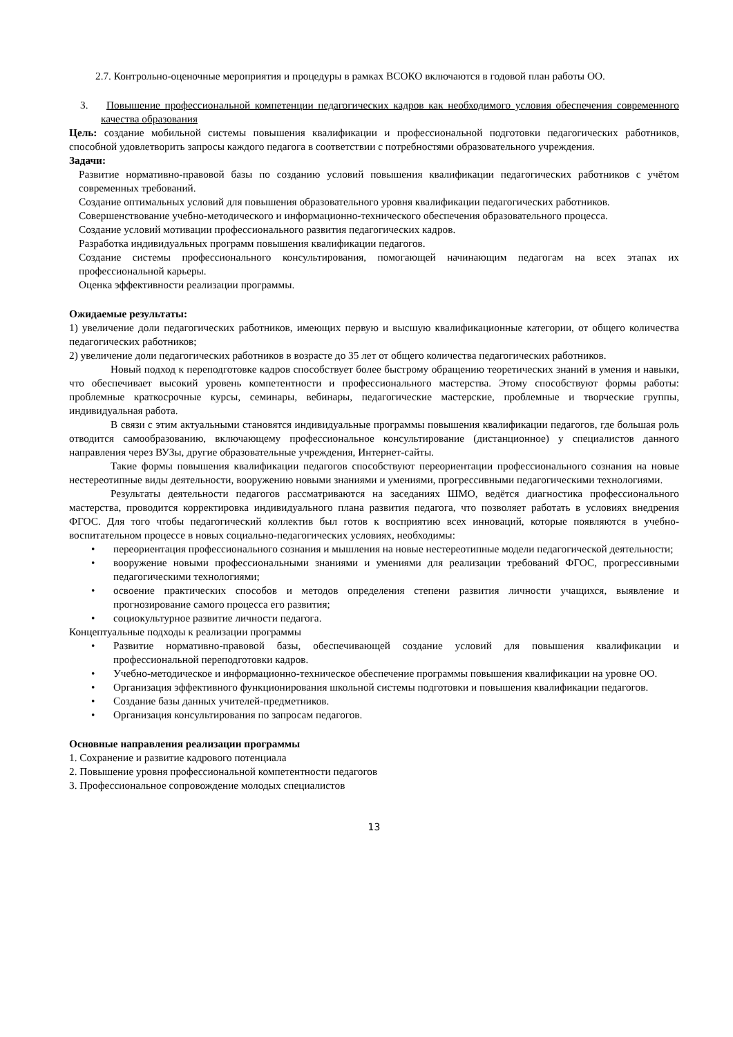2.7. Контрольно-оценочные мероприятия и процедуры в рамках ВСОКО включаются в годовой план работы ОО.
3. Повышение профессиональной компетенции педагогических кадров как необходимого условия обеспечения современного качества образования
Цель: создание мобильной системы повышения квалификации и профессиональной подготовки педагогических работников, способной удовлетворить запросы каждого педагога в соответствии с потребностями образовательного учреждения.
Задачи:
Развитие нормативно-правовой базы по созданию условий повышения квалификации педагогических работников с учётом современных требований.
Создание оптимальных условий для повышения образовательного уровня квалификации педагогических работников.
Совершенствование учебно-методического и информационно-технического обеспечения образовательного процесса.
Создание условий мотивации профессионального развития педагогических кадров.
Разработка индивидуальных программ повышения квалификации педагогов.
Создание системы профессионального консультирования, помогающей начинающим педагогам на всех этапах их профессиональной карьеры.
Оценка эффективности реализации программы.
Ожидаемые результаты:
1) увеличение доли педагогических работников, имеющих первую и высшую квалификационные категории, от общего количества педагогических работников;
2) увеличение доли педагогических работников в возрасте до 35 лет от общего количества педагогических работников.
Новый подход к переподготовке кадров способствует более быстрому обращению теоретических знаний в умения и навыки, что обеспечивает высокий уровень компетентности и профессионального мастерства. Этому способствуют формы работы: проблемные краткосрочные курсы, семинары, вебинары, педагогические мастерские, проблемные и творческие группы, индивидуальная работа.
В связи с этим актуальными становятся индивидуальные программы повышения квалификации педагогов, где большая роль отводится самообразованию, включающему профессиональное консультирование (дистанционное) у специалистов данного направления через ВУЗы, другие образовательные учреждения, Интернет-сайты.
Такие формы повышения квалификации педагогов способствуют переориентации профессионального сознания на новые нестереотипные виды деятельности, вооружению новыми знаниями и умениями, прогрессивными педагогическими технологиями.
Результаты деятельности педагогов рассматриваются на заседаниях ШМО, ведётся диагностика профессионального мастерства, проводится корректировка индивидуального плана развития педагога, что позволяет работать в условиях внедрения ФГОС. Для того чтобы педагогический коллектив был готов к восприятию всех инноваций, которые появляются в учебно-воспитательном процессе в новых социально-педагогических условиях, необходимы:
• переориентация профессионального сознания и мышления на новые нестереотипные модели педагогической деятельности;
• вооружение новыми профессиональными знаниями и умениями для реализации требований ФГОС, прогрессивными педагогическими технологиями;
• освоение практических способов и методов определения степени развития личности учащихся, выявление и прогнозирование самого процесса его развития;
• социокультурное развитие личности педагога.
Концептуальные подходы к реализации программы
• Развитие нормативно-правовой базы, обеспечивающей создание условий для повышения квалификации и профессиональной переподготовки кадров.
• Учебно-методическое и информационно-техническое обеспечение программы повышения квалификации на уровне ОО.
• Организация эффективного функционирования школьной системы подготовки и повышения квалификации педагогов.
• Создание базы данных учителей-предметников.
• Организация консультирования по запросам педагогов.
Основные направления реализации программы
1. Сохранение и развитие кадрового потенциала
2. Повышение уровня профессиональной компетентности педагогов
3. Профессиональное сопровождение молодых специалистов
13